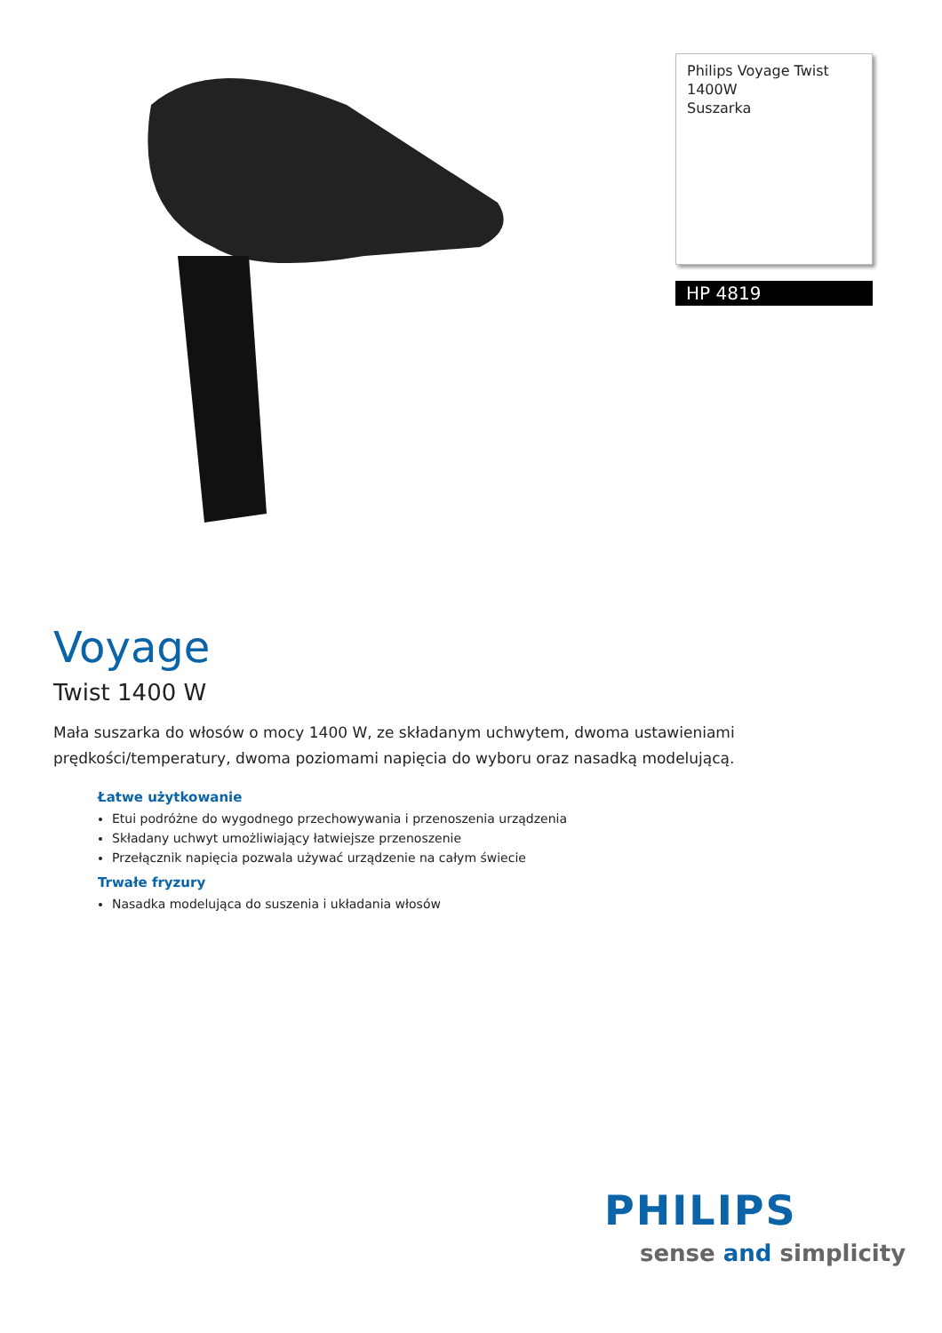Philips Voyage Twist
1400W
Suszarka
HP 4819
Voyage
Twist 1400 W
Mała suszarka do włosów o mocy 1400 W, ze składanym uchwytem, dwoma ustawieniami prędkości/temperatury, dwoma poziomami napięcia do wyboru oraz nasadką modelującą.
Łatwe użytkowanie
Etui podróżne do wygodnego przechowywania i przenoszenia urządzenia
Składany uchwyt umożliwiający łatwiejsze przenoszenie
Przełącznik napięcia pozwala używać urządzenie na całym świecie
Trwałe fryzury
Nasadka modelująca do suszenia i układania włosów
PHILIPS
sense and simplicity